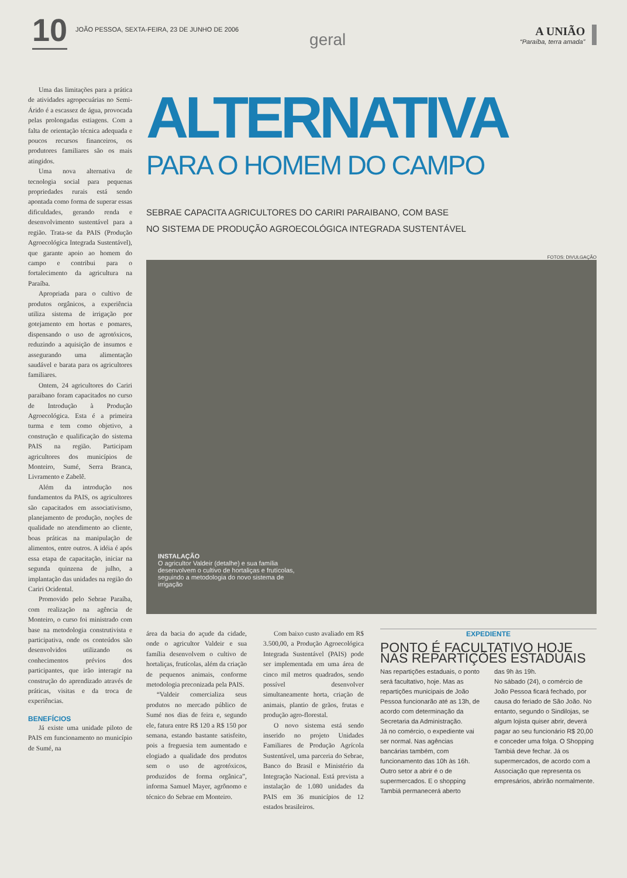10
JOÃO PESSOA, SEXTA-FEIRA, 23 DE JUNHO DE 2006
geral
A UNIÃO
“Paraíba, terra amada”
Uma das limitações para a prática de atividades agropecuárias no Semi-Árido é a escassez de água, provocada pelas prolongadas estiagens. Com a falta de orientação técnica adequada e poucos recursos financeiros, os produtores familiares são os mais atingidos.
Uma nova alternativa de tecnologia social para pequenas propriedades rurais está sendo apontada como forma de superar essas dificuldades, gerando renda e desenvolvimento sustentável para a região. Trata-se da PAIS (Produção Agroecológica Integrada Sustentável), que garante apoio ao homem do campo e contribui para o fortalecimento da agricultura na Paraíba.
Apropriada para o cultivo de produtos orgânicos, a experiência utiliza sistema de irrigação por gotejamento em hortas e pomares, dispensando o uso de agrotóxicos, reduzindo a aquisição de insumos e assegurando uma alimentação saudável e barata para os agricultores familiares.
Ontem, 24 agricultores do Cariri paraibano foram capacitados no curso de Introdução à Produção Agroecológica. Esta é a primeira turma e tem como objetivo, a construção e qualificação do sistema PAIS na região. Participam agricultores dos municípios de Monteiro, Sumé, Serra Branca, Livramento e Zabelê.
Além da introdução nos fundamentos da PAIS, os agricultores são capacitados em associativismo, planejamento de produção, noções de qualidade no atendimento ao cliente, boas práticas na manipulação de alimentos, entre outros. A idéia é após essa etapa de capacitação, iniciar na segunda quinzena de julho, a implantação das unidades na região do Cariri Ocidental.
Promovido pelo Sebrae Paraíba, com realização na agência de Monteiro, o curso foi ministrado com base na metodologia construtivista e participativa, onde os conteúdos são desenvolvidos utilizando os conhecimentos prévios dos participantes, que irão interagir na construção do aprendizado através de práticas, visitas e da troca de experiências.
BENEFÍCIOS
Já existe uma unidade piloto de PAIS em funcionamento no município de Sumé, na
ALTERNATIVA
PARA O HOMEM DO CAMPO
SEBRAE CAPACITA AGRICULTORES DO CARIRI PARAIBANO, COM BASE
NO SISTEMA DE PRODUÇÃO AGROECOLÓGICA INTEGRADA SUSTENTÁVEL
FOTOS: DIVULGAÇÃO
INSTALAÇÃO
O agricultor Valdeir (detalhe) e sua família desenvolvem o cultivo de hortaliças e frutícolas, seguindo a metodologia do novo sistema de irrigação
área da bacia do açude da cidade, onde o agricultor Valdeir e sua família desenvolvem o cultivo de hortaliças, frutícolas, além da criação de pequenos animais, conforme metodologia preconizada pela PAIS.
“Valdeir comercializa seus produtos no mercado público de Sumé nos dias de feira e, segundo ele, fatura entre R$ 120 a R$ 150 por semana, estando bastante satisfeito, pois a freguesia tem aumentado e elogiado a qualidade dos produtos sem o uso de agrotóxicos, produzidos de forma orgânica”, informa Samuel Mayer, agrônomo e técnico do Sebrae em Monteiro.
Com baixo custo avaliado em R$ 3.500,00, a Produção Agroecológica Integrada Sustentável (PAIS) pode ser implementada em uma área de cinco mil metros quadrados, sendo possível desenvolver simultaneamente horta, criação de animais, plantio de grãos, frutas e produção agro-florestal.
O novo sistema está sendo inserido no projeto Unidades Familiares de Produção Agrícola Sustentável, uma parceria do Sebrae, Banco do Brasil e Ministério da Integração Nacional. Está prevista a instalação de 1.080 unidades da PAIS em 36 municípios de 12 estados brasileiros.
EXPEDIENTE
PONTO É FACULTATIVO HOJE NAS REPARTIÇÕES ESTADUAIS
Nas repartições estaduais, o ponto será facultativo, hoje. Mas as repartições municipais de João Pessoa funcionarão até as 13h, de acordo com determinação da Secretaria da Administração.
Já no comércio, o expediente vai ser normal. Nas agências bancárias também, com funcionamento das 10h às 16h. Outro setor a abrir é o de supermercados. E o shopping Tambiá permanecerá aberto
das 9h às 19h.
No sábado (24), o comércio de João Pessoa ficará fechado, por causa do feriado de São João. No entanto, segundo o Sindilojas, se algum lojista quiser abrir, deverá pagar ao seu funcionário R$ 20,00 e conceder uma folga. O Shopping Tambiá deve fechar. Já os supermercados, de acordo com a Associação que representa os empresários, abrirão normalmente.